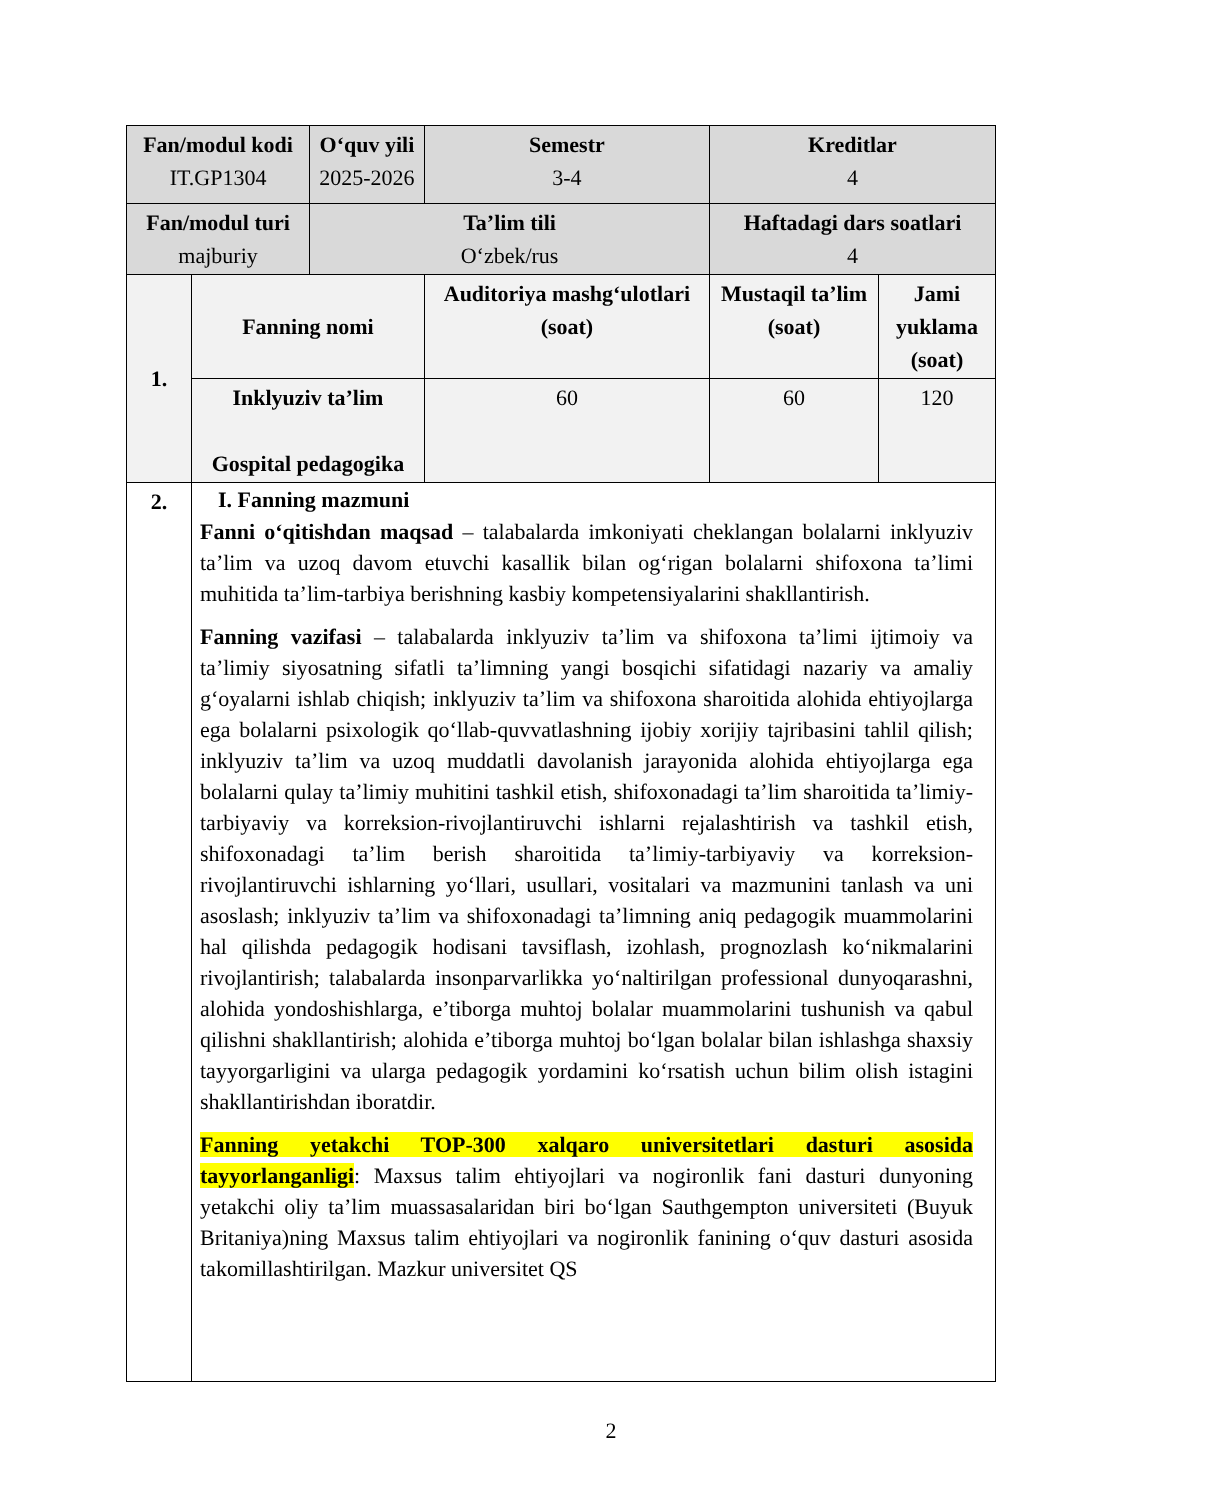| Fan/modul kodi IT.GP1304 | | O‘quv yili 2025-2026 | Semestr 3-4 | Kreditlar 4 | |
| Fan/modul turi majburiy | | Ta’lim tili O‘zbek/rus | | Haftadagi dars soatlari 4 | |
| 1. | Fanning nomi | | Auditoriya mashg‘ulotlari (soat) | Mustaqil ta’lim (soat) | Jami yuklama (soat) |
| | Inklyuziv ta’lim Gospital pedagogika | | 60 | 60 | 120 |
| 2. | I. Fanning mazmuni Fanni o‘qitishdan maqsad – talabalarda imkoniyati cheklangan bolalarni inklyuziv ta’lim va uzoq davom etuvchi kasallik bilan og‘rigan bolalarni shifoxona ta’limi muhitida ta’lim-tarbiya berishning kasbiy kompetensiyalarini shakllantirish. Fanning vazifasi – talabalarda inklyuziv ta’lim va shifoxona ta’limi ijtimoiy va ta’limiy siyosatning sifatli ta’limning yangi bosqichi sifatidagi nazariy va amaliy g‘oyalarni ishlab chiqish; inklyuziv ta’lim va shifoxona sharoitida alohida ehtiyojlarga ega bolalarni psixologik qo‘llab-quvvatlashning ijobiy xorijiy tajribasini tahlil qilish; inklyuziv ta’lim va uzoq muddatli davolanish jarayonida alohida ehtiyojlarga ega bolalarni qulay ta’limiy muhitini tashkil etish, shifoxonadagi ta’lim sharoitida ta’limiy-tarbiyaviy va korreksion-rivojlantiruvchi ishlarni rejalashtirish va tashkil etish, shifoxonadagi ta’lim berish sharoitida ta’limiy-tarbiyaviy va korreksion-rivojlantiruvchi ishlarning yo‘llari, usullari, vositalari va mazmunini tanlash va uni asoslash; inklyuziv ta’lim va shifoxonadagi ta’limning aniq pedagogik muammolarini hal qilishda pedagogik hodisani tavsiflash, izohlash, prognozlash ko‘nikmalarini rivojlantirish; talabalarda insonparvarlikka yo‘naltirilgan professional dunyoqarashni, alohida yondoshishlarga, e’tiborga muhtoj bolalar muammolarini tushunish va qabul qilishni shakllantirish; alohida e’tiborga muhtoj bo‘lgan bolalar bilan ishlashga shaxsiy tayyorgarligini va ularga pedagogik yordamini ko‘rsatish uchun bilim olish istagini shakllantirishdan iboratdir. Fanning yetakchi TOP-300 xalqaro universitetlari dasturi asosida tayyorlanganligi : Maxsus talim ehtiyojlari va nogironlik fani dasturi dunyoning yetakchi oliy ta’lim muassasalaridan biri bo‘lgan Sauthgempton universiteti (Buyuk Britaniya)ning Maxsus talim ehtiyojlari va nogironlik fanining o‘quv dasturi asosida takomillashtirilgan. Mazkur universitet QS | | | | |
2